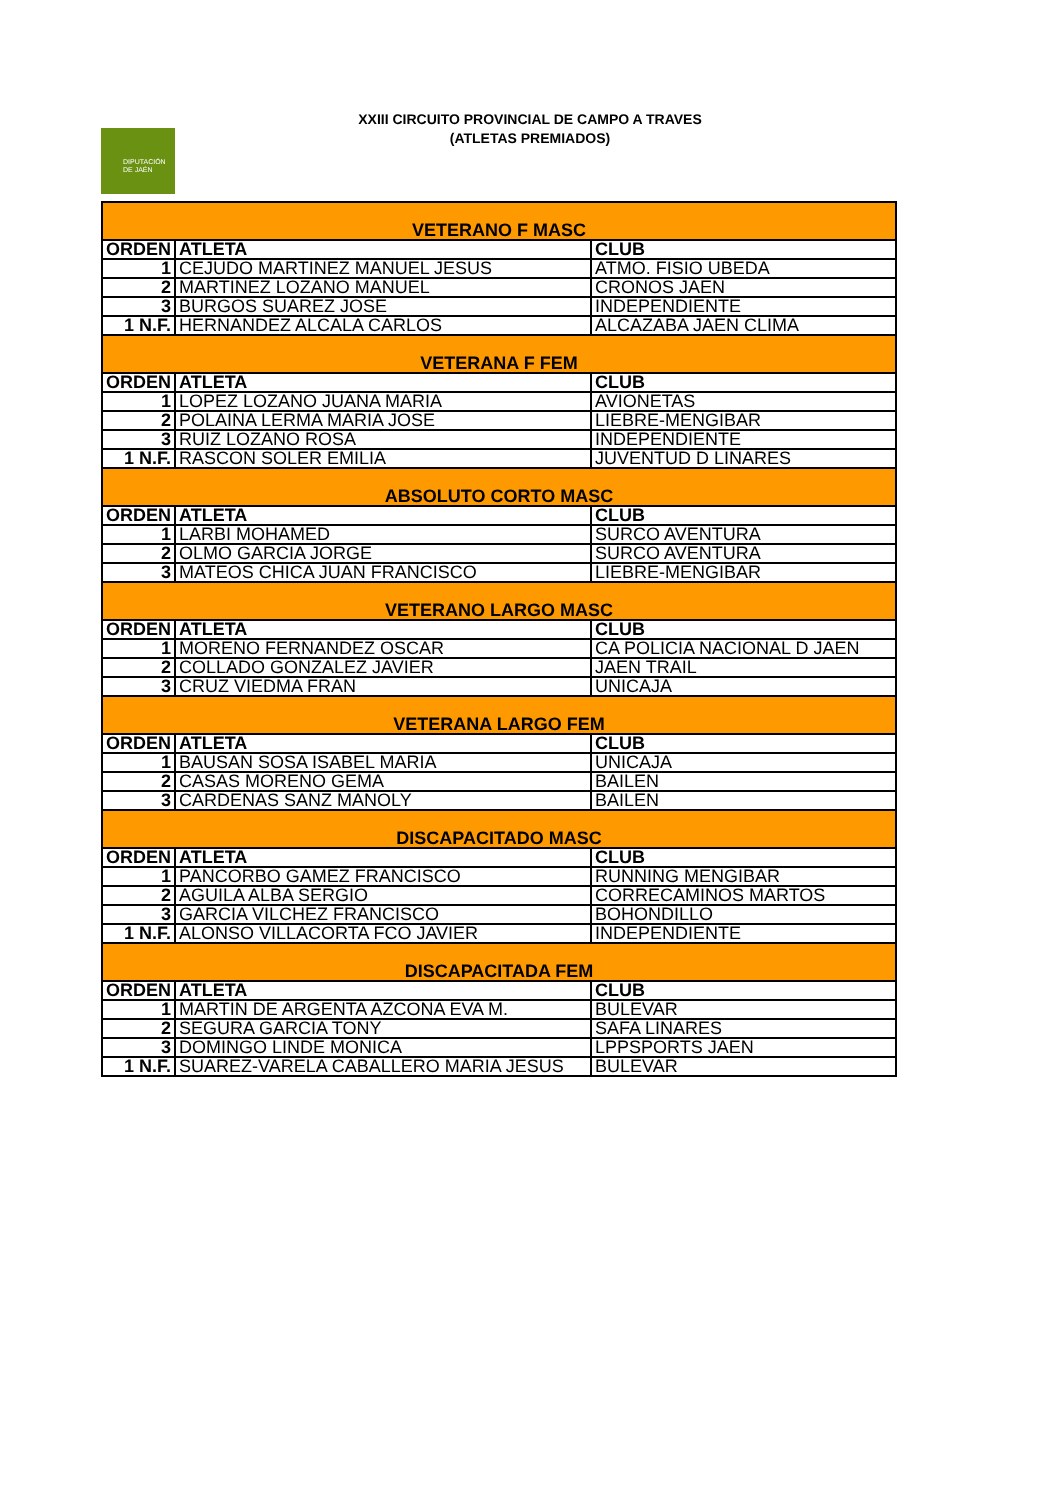XXIII CIRCUITO PROVINCIAL DE CAMPO A TRAVES
(ATLETAS PREMIADOS)
DIPUTACIÓN
DE JAÉN
| VETERANO F MASC | | |
| ORDEN | ATLETA | CLUB |
| 1 | CEJUDO MARTINEZ MANUEL JESUS | ATMO. FISIO UBEDA |
| 2 | MARTINEZ LOZANO MANUEL | CRONOS JAEN |
| 3 | BURGOS SUAREZ JOSE | INDEPENDIENTE |
| 1 N.F. | HERNANDEZ ALCALA CARLOS | ALCAZABA JAEN CLIMA |
| VETERANA F FEM | | |
| ORDEN | ATLETA | CLUB |
| 1 | LOPEZ LOZANO JUANA MARIA | AVIONETAS |
| 2 | POLAINA LERMA MARIA JOSE | LIEBRE-MENGIBAR |
| 3 | RUIZ LOZANO ROSA | INDEPENDIENTE |
| 1 N.F. | RASCON SOLER EMILIA | JUVENTUD D LINARES |
| ABSOLUTO CORTO MASC | | |
| ORDEN | ATLETA | CLUB |
| 1 | LARBI MOHAMED | SURCO AVENTURA |
| 2 | OLMO GARCIA JORGE | SURCO AVENTURA |
| 3 | MATEOS CHICA JUAN FRANCISCO | LIEBRE-MENGIBAR |
| VETERANO LARGO MASC | | |
| ORDEN | ATLETA | CLUB |
| 1 | MORENO FERNANDEZ OSCAR | CA POLICIA NACIONAL D JAEN |
| 2 | COLLADO GONZALEZ JAVIER | JAEN TRAIL |
| 3 | CRUZ VIEDMA FRAN | UNICAJA |
| VETERANA LARGO FEM | | |
| ORDEN | ATLETA | CLUB |
| 1 | BAUSAN SOSA ISABEL MARIA | UNICAJA |
| 2 | CASAS MORENO GEMA | BAILEN |
| 3 | CARDENAS SANZ MANOLY | BAILEN |
| DISCAPACITADO MASC | | |
| ORDEN | ATLETA | CLUB |
| 1 | PANCORBO GAMEZ FRANCISCO | RUNNING MENGIBAR |
| 2 | AGUILA ALBA SERGIO | CORRECAMINOS MARTOS |
| 3 | GARCIA VILCHEZ FRANCISCO | BOHONDILLO |
| 1 N.F. | ALONSO VILLACORTA FCO JAVIER | INDEPENDIENTE |
| DISCAPACITADA FEM | | |
| ORDEN | ATLETA | CLUB |
| 1 | MARTIN DE ARGENTA AZCONA EVA M. | BULEVAR |
| 2 | SEGURA GARCIA TONY | SAFA LINARES |
| 3 | DOMINGO LINDE MONICA | LPPSPORTS JAEN |
| 1 N.F. | SUAREZ-VARELA CABALLERO MARIA JESUS | BULEVAR |